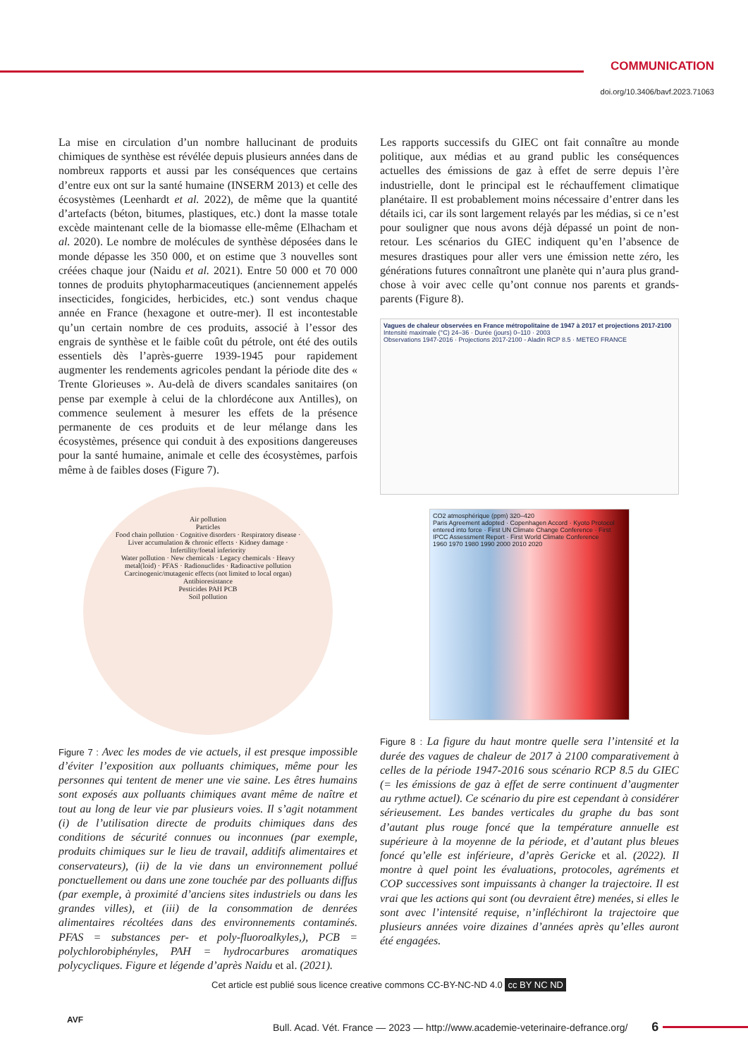COMMUNICATION
doi.org/10.3406/bavf.2023.71063
La mise en circulation d’un nombre hallucinant de produits chimiques de synthèse est révélée depuis plusieurs années dans de nombreux rapports et aussi par les conséquences que certains d’entre eux ont sur la santé humaine (INSERM 2013) et celle des écosystèmes (Leenhardt et al. 2022), de même que la quantité d’artefacts (béton, bitumes, plastiques, etc.) dont la masse totale excède maintenant celle de la biomasse elle-même (Elhacham et al. 2020). Le nombre de molécules de synthèse déposées dans le monde dépasse les 350 000, et on estime que 3 nouvelles sont créées chaque jour (Naidu et al. 2021). Entre 50 000 et 70 000 tonnes de produits phytopharmaceutiques (anciennement appelés insecticides, fongicides, herbicides, etc.) sont vendus chaque année en France (hexagone et outre-mer). Il est incontestable qu’un certain nombre de ces produits, associé à l’essor des engrais de synthèse et le faible coût du pétrole, ont été des outils essentiels dès l’après-guerre 1939-1945 pour rapidement augmenter les rendements agricoles pendant la période dite des « Trente Glorieuses ». Au-delà de divers scandales sanitaires (on pense par exemple à celui de la chlordécone aux Antilles), on commence seulement à mesurer les effets de la présence permanente de ces produits et de leur mélange dans les écosystèmes, présence qui conduit à des expositions dangereuses pour la santé humaine, animale et celle des écosystèmes, parfois même à de faibles doses (Figure 7).
Air pollution
Particles
Food chain pollution · Cognitive disorders · Respiratory disease · Liver accumulation & chronic effects · Kidney damage · Infertility/foetal inferiority
Water pollution · New chemicals · Legacy chemicals · Heavy metal(loid) · PFAS · Radionuclides · Radioactive pollution
Carcinogenic/mutagenic effects (not limited to local organ)
Antibioresistance
Pesticides PAH PCB
Soil pollution
Figure 7 : Avec les modes de vie actuels, il est presque impossible d’éviter l’exposition aux polluants chimiques, même pour les personnes qui tentent de mener une vie saine. Les êtres humains sont exposés aux polluants chimiques avant même de naître et tout au long de leur vie par plusieurs voies. Il s’agit notamment (i) de l’utilisation directe de produits chimiques dans des conditions de sécurité connues ou inconnues (par exemple, produits chimiques sur le lieu de travail, additifs alimentaires et conservateurs), (ii) de la vie dans un environnement pollué ponctuellement ou dans une zone touchée par des polluants diffus (par exemple, à proximité d’anciens sites industriels ou dans les grandes villes), et (iii) de la consommation de denrées alimentaires récoltées dans des environnements contaminés. PFAS = substances per- et poly-fluoroalkyles,), PCB = polychlorobiphényles, PAH = hydrocarbures aromatiques polycycliques. Figure et légende d’après Naidu et al. (2021).
Les rapports successifs du GIEC ont fait connaître au monde politique, aux médias et au grand public les conséquences actuelles des émissions de gaz à effet de serre depuis l’ère industrielle, dont le principal est le réchauffement climatique planétaire. Il est probablement moins nécessaire d’entrer dans les détails ici, car ils sont largement relayés par les médias, si ce n’est pour souligner que nous avons déjà dépassé un point de non-retour. Les scénarios du GIEC indiquent qu’en l’absence de mesures drastiques pour aller vers une émission nette zéro, les générations futures connaîtront une planète qui n’aura plus grand-chose à voir avec celle qu’ont connue nos parents et grands-parents (Figure 8).
Vagues de chaleur observées en France métropolitaine de 1947 à 2017 et projections 2017-2100
Intensité maximale (°C) 24–36 · Durée (jours) 0–110 · 2003
Observations 1947-2016 · Projections 2017-2100 - Aladin RCP 8.5 · METEO FRANCE
CO2 atmosphérique (ppm) 320–420
Paris Agreement adopted · Copenhagen Accord · Kyoto Protocol entered into force · First UN Climate Change Conference · First IPCC Assessment Report · First World Climate Conference
1960 1970 1980 1990 2000 2010 2020
Figure 8 : La figure du haut montre quelle sera l’intensité et la durée des vagues de chaleur de 2017 à 2100 comparativement à celles de la période 1947-2016 sous scénario RCP 8.5 du GIEC (= les émissions de gaz à effet de serre continuent d’augmenter au rythme actuel). Ce scénario du pire est cependant à considérer sérieusement. Les bandes verticales du graphe du bas sont d’autant plus rouge foncé que la température annuelle est supérieure à la moyenne de la période, et d’autant plus bleues foncé qu’elle est inférieure, d’après Gericke et al. (2022). Il montre à quel point les évaluations, protocoles, agréments et COP successives sont impuissants à changer la trajectoire. Il est vrai que les actions qui sont (ou devraient être) menées, si elles le sont avec l’intensité requise, n’infléchiront la trajectoire que plusieurs années voire dizaines d’années après qu’elles auront été engagées.
Cet article est publié sous licence creative commons CC-BY-NC-ND 4.0 cc BY NC ND
AVF
Bull. Acad. Vét. France — 2023 — http://www.academie-veterinaire-defrance.org/ 6